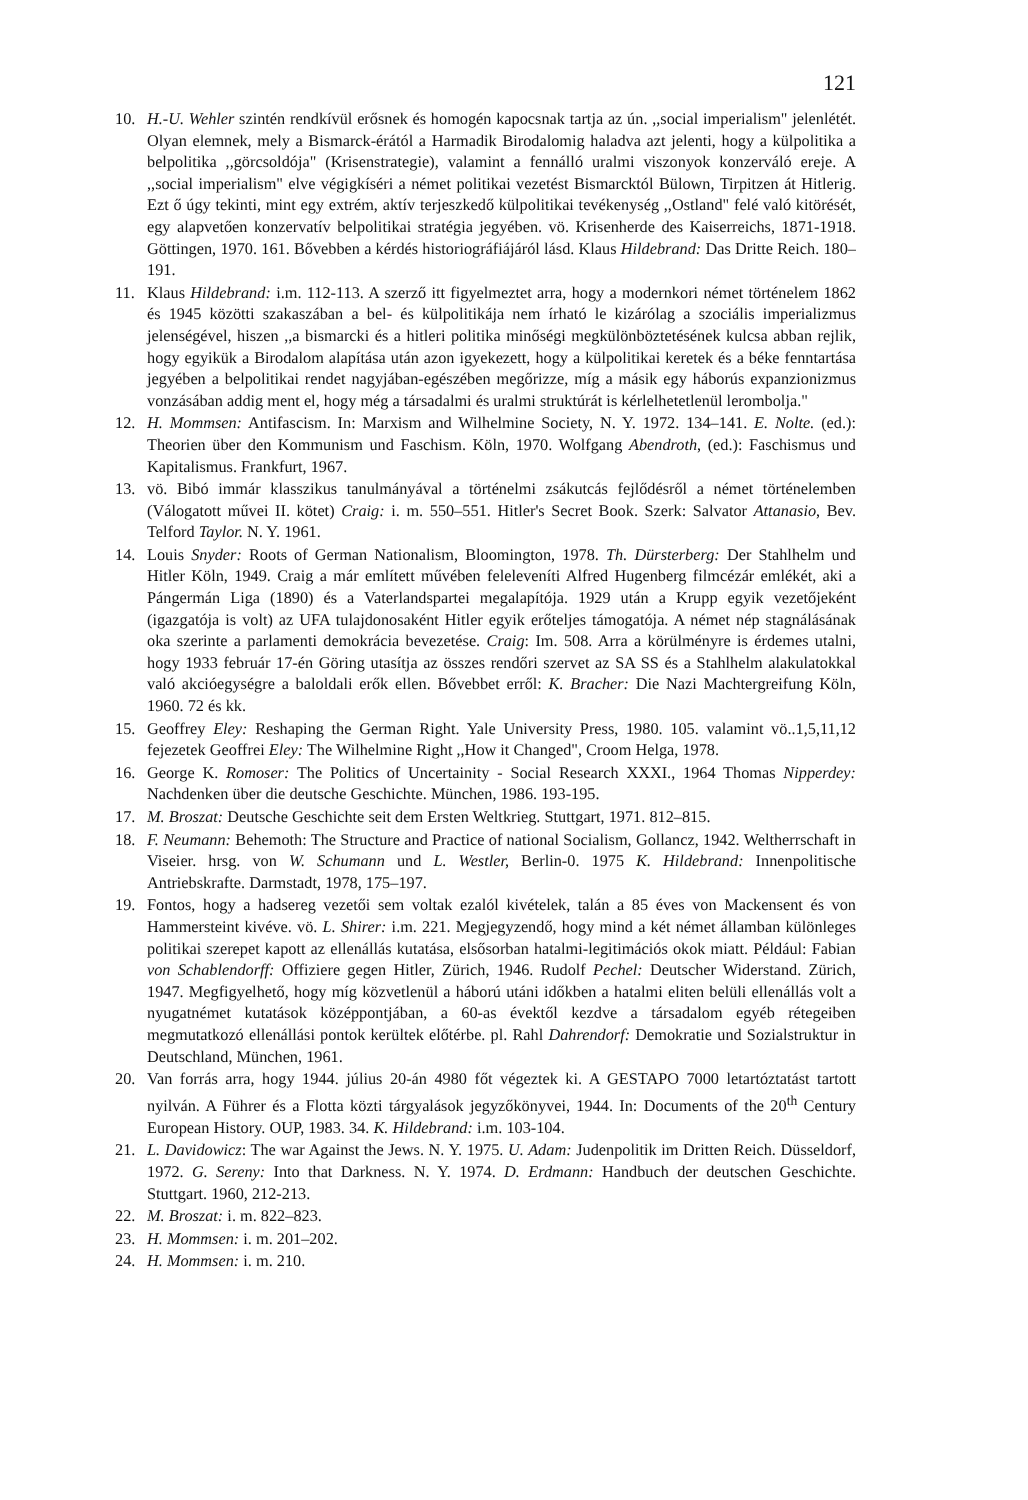121
10. H.-U. Wehler szintén rendkívül erősnek és homogén kapocsnak tartja az ún. ,,social imperialism" jelenlétét. Olyan elemnek, mely a Bismarck-érától a Harmadik Birodalomig haladva azt jelenti, hogy a külpolitika a belpolitika ,,görcsoldója" (Krisenstrategie), valamint a fennálló uralmi viszonyok konzerváló ereje. A ,,social imperialism" elve végigkíséri a német politikai vezetést Bismarcktól Bülown, Tirpitzen át Hitlerig. Ezt ő úgy tekinti, mint egy extrém, aktív terjeszkedő külpolitikai tevékenység ,,Ostland" felé való kitörését, egy alapvetően konzervatív belpolitikai stratégia jegyében. vö. Krisenherde des Kaiserreichs, 1871-1918. Göttingen, 1970. 161. Bővebben a kérdés historiográfiájáról lásd. Klaus Hildebrand: Das Dritte Reich. 180–191.
11. Klaus Hildebrand: i.m. 112-113. A szerző itt figyelmeztet arra, hogy a modernkori német történelem 1862 és 1945 közötti szakaszában a bel- és külpolitikája nem írható le kizárólag a szociális imperializmus jelenségével, hiszen ,,a bismarcki és a hitleri politika minőségi megkülönböztetésének kulcsa abban rejlik, hogy egyikük a Birodalom alapítása után azon igyekezett, hogy a külpolitikai keretek és a béke fenntartása jegyében a belpolitikai rendet nagyjában-egészében megőrizze, míg a másik egy háborús expanzionizmus vonzásában addig ment el, hogy még a társadalmi és uralmi struktúrát is kérlelhetetlenül lerombolja."
12. H. Mommsen: Antifascism. In: Marxism and Wilhelmine Society, N. Y. 1972. 134–141. E. Nolte. (ed.): Theorien über den Kommunism und Faschism. Köln, 1970. Wolfgang Abendroth, (ed.): Faschismus und Kapitalismus. Frankfurt, 1967.
13. vö. Bibó immár klasszikus tanulmányával a történelmi zsákutcás fejlődésről a német történelemben (Válogatott művei II. kötet) Craig: i. m. 550–551. Hitler's Secret Book. Szerk: Salvator Attanasio, Bev. Telford Taylor. N. Y. 1961.
14. Louis Snyder: Roots of German Nationalism, Bloomington, 1978. Th. Dürsterberg: Der Stahlhelm und Hitler Köln, 1949. Craig a már említett művében feleleveníti Alfred Hugenberg filmcézár emlékét, aki a Pángermán Liga (1890) és a Vaterlandspartei megalapítója. 1929 után a Krupp egyik vezetőjeként (igazgatója is volt) az UFA tulajdonosaként Hitler egyik erőteljes támogatója. A német nép stagnálásának oka szerinte a parlamenti demokrácia bevezetése. Craig: Im. 508. Arra a körülményre is érdemes utalni, hogy 1933 február 17-én Göring utasítja az összes rendőri szervet az SA SS és a Stahlhelm alakulatokkal való akcióegységre a baloldali erők ellen. Bővebbet erről: K. Bracher: Die Nazi Machtergreifung Köln, 1960. 72 és kk.
15. Geoffrey Eley: Reshaping the German Right. Yale University Press, 1980. 105. valamint vö..1,5,11,12 fejezetek Geoffrei Eley: The Wilhelmine Right ,,How it Changed", Croom Helga, 1978.
16. George K. Romoser: The Politics of Uncertainity - Social Research XXXI., 1964 Thomas Nipperdey: Nachdenken über die deutsche Geschichte. München, 1986. 193-195.
17. M. Broszat: Deutsche Geschichte seit dem Ersten Weltkrieg. Stuttgart, 1971. 812–815.
18. F. Neumann: Behemoth: The Structure and Practice of national Socialism, Gollancz, 1942. Weltherrschaft in Viseier. hrsg. von W. Schumann und L. Westler, Berlin-0. 1975 K. Hildebrand: Innenpolitische Antriebskrafte. Darmstadt, 1978, 175–197.
19. Fontos, hogy a hadsereg vezetői sem voltak ezalól kivételek, talán a 85 éves von Mackensent és von Hammersteint kivéve. vö. L. Shirer: i.m. 221. Megjegyzendő, hogy mind a két német államban különleges politikai szerepet kapott az ellenállás kutatása, elsősorban hatalmi-legitimációs okok miatt. Például: Fabian von Schablendorff: Offiziere gegen Hitler, Zürich, 1946. Rudolf Pechel: Deutscher Widerstand. Zürich, 1947. Megfigyelhető, hogy míg közvetlenül a háború utáni időkben a hatalmi eliten belüli ellenállás volt a nyugatnémet kutatások középpontjában, a 60-as évektől kezdve a társadalom egyéb rétegeiben megmutatkozó ellenállási pontok kerültek előtérbe. pl. Rahl Dahrendorf: Demokratie und Sozialstruktur in Deutschland, München, 1961.
20. Van forrás arra, hogy 1944. július 20-án 4980 főt végeztek ki. A GESTAPO 7000 letartóztatást tartott nyilván. A Führer és a Flotta közti tárgyalások jegyzőkönyvei, 1944. In: Documents of the 20<sup>th</sup> Century European History. OUP, 1983. 34. K. Hildebrand: i.m. 103-104.
21. L. Davidowicz: The war Against the Jews. N. Y. 1975. U. Adam: Judenpolitik im Dritten Reich. Düsseldorf, 1972. G. Sereny: Into that Darkness. N. Y. 1974. D. Erdmann: Handbuch der deutschen Geschichte. Stuttgart. 1960, 212-213.
22. M. Broszat: i. m. 822–823.
23. H. Mommsen: i. m. 201–202.
24. H. Mommsen: i. m. 210.